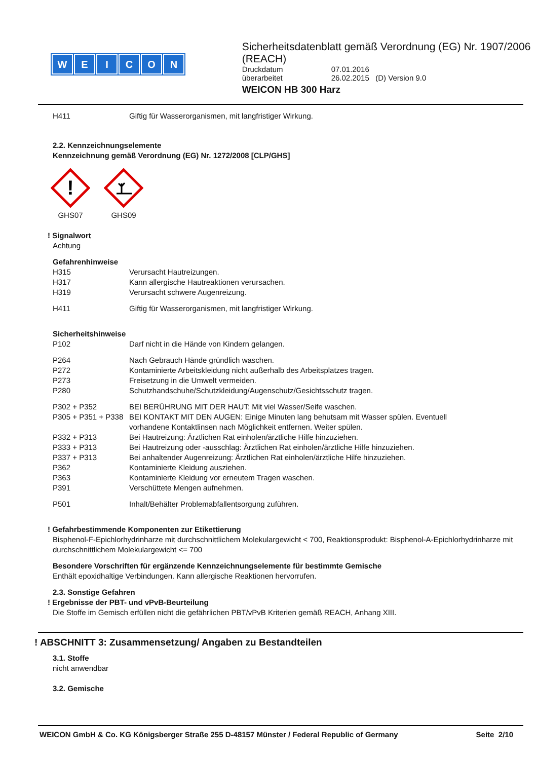WEICON
Sicherheitsdatenblatt gemäß Verordnung (EG) Nr. 1907/2006 (REACH)
Druckdatum 07.01.2016
überarbeitet 26.02.2015 (D) Version 9.0
WEICON HB 300 Harz
H411 Giftig für Wasserorganismen, mit langfristiger Wirkung.
2.2. Kennzeichnungselemente
Kennzeichnung gemäß Verordnung (EG) Nr. 1272/2008 [CLP/GHS]
!
GHS07
GHS09
! Signalwort
Achtung
Gefahrenhinweise
H315 Verursacht Hautreizungen.
H317 Kann allergische Hautreaktionen verursachen.
H319 Verursacht schwere Augenreizung.
H411 Giftig für Wasserorganismen, mit langfristiger Wirkung.
Sicherheitshinweise
P102 Darf nicht in die Hände von Kindern gelangen.
P264 Nach Gebrauch Hände gründlich waschen.
P272 Kontaminierte Arbeitskleidung nicht außerhalb des Arbeitsplatzes tragen.
P273 Freisetzung in die Umwelt vermeiden.
P280 Schutzhandschuhe/Schutzkleidung/Augenschutz/Gesichtsschutz tragen.
P302 + P352 BEI BERÜHRUNG MIT DER HAUT: Mit viel Wasser/Seife waschen.
P305 + P351 + P338 BEI KONTAKT MIT DEN AUGEN: Einige Minuten lang behutsam mit Wasser spülen. Eventuell vorhandene Kontaktlinsen nach Möglichkeit entfernen. Weiter spülen.
P332 + P313 Bei Hautreizung: Ärztlichen Rat einholen/ärztliche Hilfe hinzuziehen.
P333 + P313 Bei Hautreizung oder -ausschlag: Ärztlichen Rat einholen/ärztliche Hilfe hinzuziehen.
P337 + P313 Bei anhaltender Augenreizung: Ärztlichen Rat einholen/ärztliche Hilfe hinzuziehen.
P362 Kontaminierte Kleidung ausziehen.
P363 Kontaminierte Kleidung vor erneutem Tragen waschen.
P391 Verschüttete Mengen aufnehmen.
P501 Inhalt/Behälter Problemabfallentsorgung zuführen.
! Gefahrbestimmende Komponenten zur Etikettierung
Bisphenol-F-Epichlorhydrinharze mit durchschnittlichem Molekulargewicht < 700, Reaktionsprodukt: Bisphenol-A-Epichlorhydrinharze mit durchschnittlichem Molekulargewicht <= 700
Besondere Vorschriften für ergänzende Kennzeichnungselemente für bestimmte Gemische
Enthält epoxidhaltige Verbindungen. Kann allergische Reaktionen hervorrufen.
2.3. Sonstige Gefahren
! Ergebnisse der PBT- und vPvB-Beurteilung
Die Stoffe im Gemisch erfüllen nicht die gefährlichen PBT/vPvB Kriterien gemäß REACH, Anhang XIII.
! ABSCHNITT 3: Zusammensetzung/ Angaben zu Bestandteilen
3.1. Stoffe
nicht anwendbar
3.2. Gemische
WEICON GmbH & Co. KG Königsberger Straße 255 D-48157 Münster / Federal Republic of Germany Seite 2/10